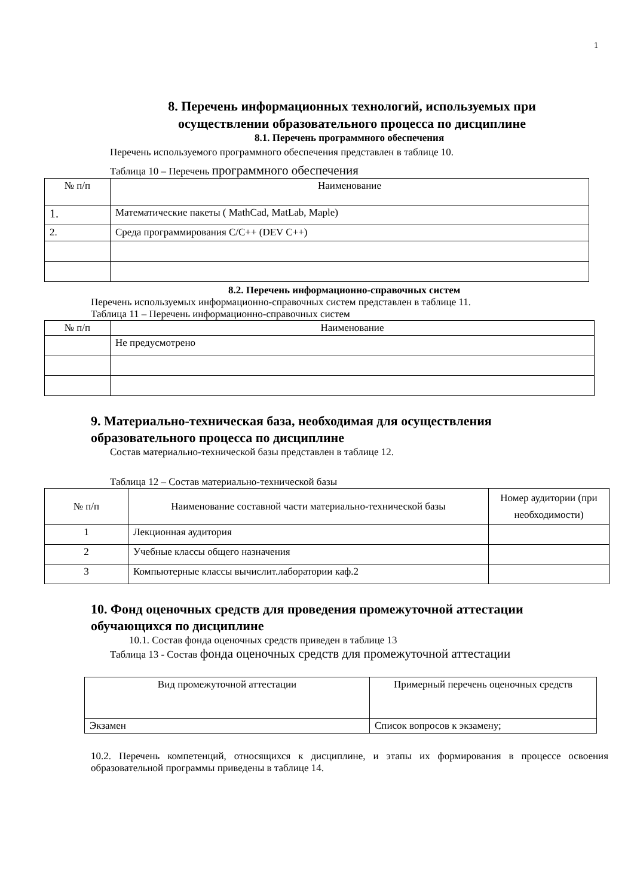1
8. Перечень информационных технологий, используемых при
осуществлении образовательного процесса по дисциплине
8.1. Перечень программного обеспечения
Перечень используемого программного обеспечения представлен в таблице 10.
Таблица 10 – Перечень программного обеспечения
| № п/п | Наименование |
| --- | --- |
| 1. | Математические пакеты ( MathCad, MatLab, Maple) |
| 2. | Среда программирования С/С++ (DEV C++) |
8.2. Перечень информационно-справочных систем
Перечень используемых информационно-справочных систем представлен в таблице 11.
Таблица 11 – Перечень информационно-справочных систем
| № п/п | Наименование |
| --- | --- |
| | Не предусмотрено |
9. Материально-техническая база, необходимая для осуществления
образовательного процесса по дисциплине
Состав материально-технической базы представлен в таблице 12.
Таблица 12 – Состав материально-технической базы
| № п/п | Наименование составной части материально-технической базы | Номер аудитории (при необходимости) |
| --- | --- | --- |
| 1 | Лекционная аудитория | |
| 2 | Учебные классы общего назначения | |
| 3 | Компьютерные классы вычислит.лаборатории каф.2 | |
10. Фонд оценочных средств для проведения промежуточной аттестации
обучающихся по дисциплине
10.1. Состав фонда оценочных средств приведен в таблице 13
Таблица 13 - Состав фонда оценочных средств для промежуточной аттестации
| Вид промежуточной аттестации | Примерный перечень оценочных средств |
| --- | --- |
| Экзамен | Список вопросов к экзамену; |
10.2. Перечень компетенций, относящихся к дисциплине, и этапы их формирования в процессе освоения образовательной программы приведены в таблице 14.